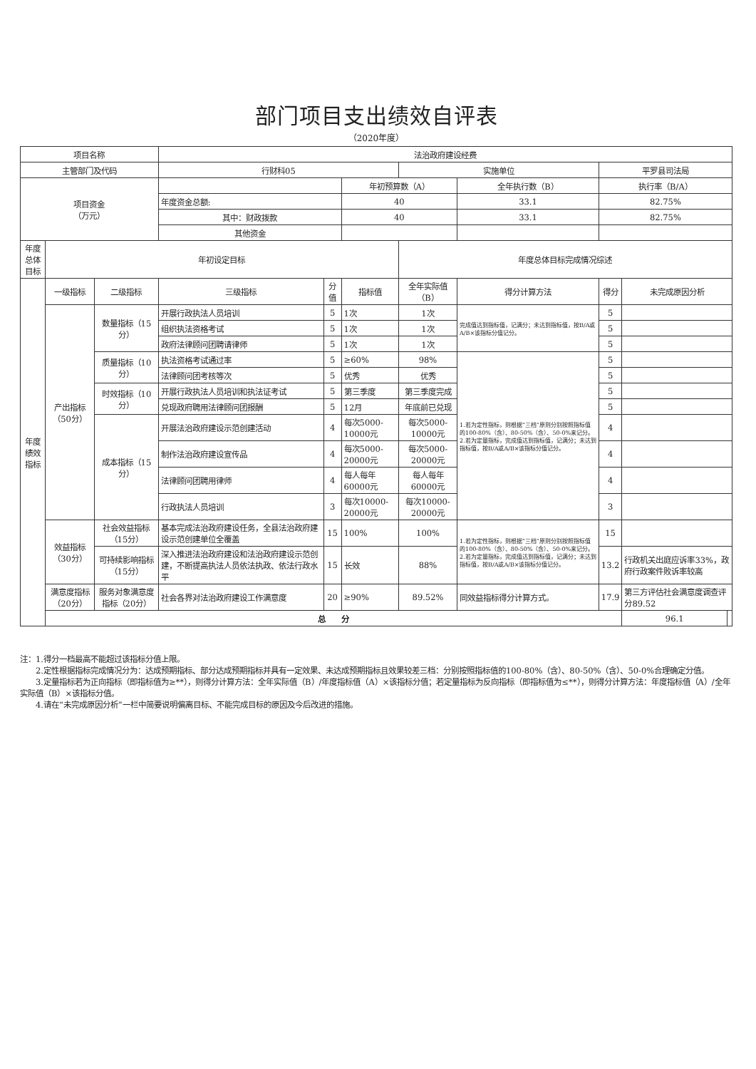部门项目支出绩效自评表
（2020年度）
| 项目名称 | | | 法治政府建设经费 | | | | | | | |
| 主管部门及代码 | | | 行财科05 | | | 实施单位 | | 平罗县司法局 | | |
| 项目资金 （万元） | | | | | 年初预算数（A） | | 全年执行数（B） | 执行率（B/A） | | |
| | | | 年度资金总额: | | 40 | | 33.1 | 82.75% | | |
| | | | 其中：财政拨款 | | 40 | | 33.1 | 82.75% | | |
| | | | 其他资金 | | | | | | | |
| 年度总体目标 | 年初设定目标 | | | | | 年度总体目标完成情况综述 | | | | |
| 年度绩效指标 | 一级指标 | 二级指标 | 三级指标 | 分值 | 指标值 | 全年实际值（B） | 得分计算方法 | 得分 | 未完成原因分析 | |
| | 产出指标（50分） | 数量指标（15分） | 开展行政执法人员培训 | 5 | 1次 | 1次 | 完成值达到指标值，记满分；未达到指标值，按B/A或A/B×该指标分值记分。 | 5 | | |
| | | | 组织执法资格考试 | 5 | 1次 | 1次 | | 5 | | |
| | | | 政府法律顾问团聘请律师 | 5 | 1次 | 1次 | | 5 | | |
| | | 质量指标（10分） | 执法资格考试通过率 | 5 | ≥60% | 98% | 1.若为定性指标，则根据“三档”原则分别按照指标值的100-80%（含）、80-50%（含）、50-0%来记分。 2.若为定量指标，完成值达到指标值，记满分；未达到指标值，按B/A或A/B×该指标分值记分。 | 5 | | |
| | | | 法律顾问团考核等次 | 5 | 优秀 | 优秀 | | 5 | | |
| | | 时效指标（10分） | 开展行政执法人员培训和执法证考试 | 5 | 第三季度 | 第三季度完成 | | 5 | | |
| | | | 兑现政府聘用法律顾问团报酬 | 5 | 12月 | 年底前已兑现 | | 5 | | |
| | | 成本指标（15分） | 开展法治政府建设示范创建活动 | 4 | 每次5000-10000元 | 每次5000-10000元 | | 4 | | |
| | | | 制作法治政府建设宣传品 | 4 | 每次5000-20000元 | 每次5000-20000元 | | 4 | | |
| | | | 法律顾问团聘用律师 | 4 | 每人每年60000元 | 每人每年60000元 | | 4 | | |
| | | | 行政执法人员培训 | 3 | 每次10000-20000元 | 每次10000-20000元 | | 3 | | |
| | 效益指标（30分） | 社会效益指标（15分） | 基本完成法治政府建设任务，全县法治政府建设示范创建单位全覆盖 | 15 | 100% | 100% | 1.若为定性指标，则根据“三档”原则分别按照指标值的100-80%（含）、80-50%（含）、50-0%来记分。 2.若为定量指标，完成值达到指标值，记满分；未达到指标值，按B/A或A/B×该指标分值记分。 | 15 | | |
| | | 可持续影响指标（15分） | 深入推进法治政府建设和法治政府建设示范创建，不断提高执法人员依法执政、依法行政水平 | 15 | 长效 | 88% | | 13.2 | 行政机关出庭应诉率33%，政府行政案件败诉率较高 | |
| | 满意度指标（20分） | 服务对象满意度指标（20分） | 社会各界对法治政府建设工作满意度 | 20 | ≥90% | 89.52% | 同效益指标得分计算方式。 | 17.9 | 第三方评估社会满意度调查评分89.52 | |
| | 总 分 | | | | | | | | 96.1 | |
注：1.得分一档最高不能超过该指标分值上限。
　　2.定性根据指标完成情况分为：达成预期指标、部分达成预期指标并具有一定效果、未达成预期指标且效果较差三档：分别按照指标值的100-80%（含）、80-50%（含）、50-0%合理确定分值。
　　3.定量指标若为正向指标（即指标值为≥**），则得分计算方法：全年实际值（B）/年度指标值（A）×该指标分值；若定量指标为反向指标（即指标值为≤**），则得分计算方法：年度指标值（A）/全年实际值（B）×该指标分值。
　　4.请在“未完成原因分析”一栏中简要说明偏离目标、不能完成目标的原因及今后改进的措施。